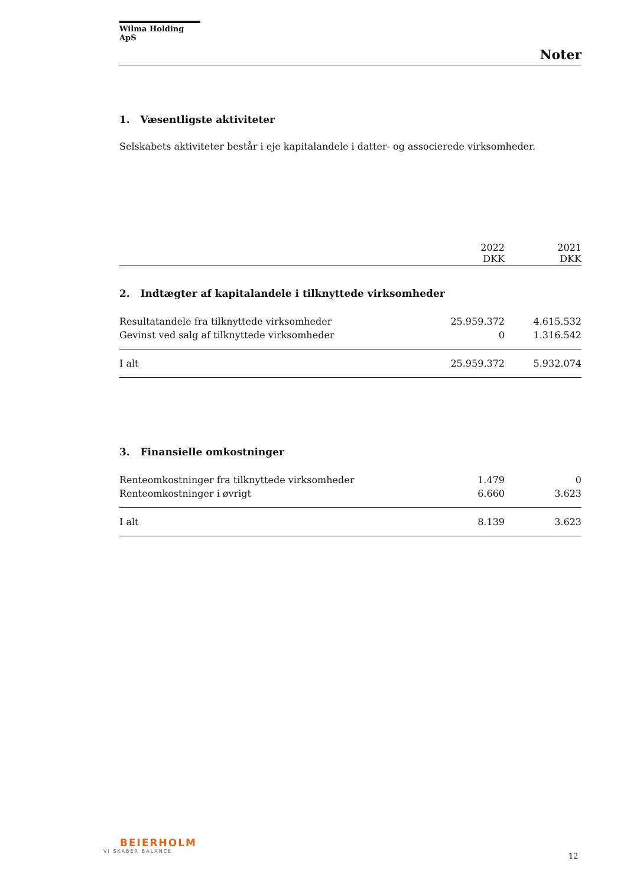Wilma Holding ApS
Noter
1. Væsentligste aktiviteter
Selskabets aktiviteter består i eje kapitalandele i datter- og associerede virksomheder.
| | 2022 DKK | 2021 DKK |
2. Indtægter af kapitalandele i tilknyttede virksomheder
| Resultatandele fra tilknyttede virksomheder | 25.959.372 | 4.615.532 |
| Gevinst ved salg af tilknyttede virksomheder | 0 | 1.316.542 |
| I alt | 25.959.372 | 5.932.074 |
3. Finansielle omkostninger
| Renteomkostninger fra tilknyttede virksomheder | 1.479 | 0 |
| Renteomkostninger i øvrigt | 6.660 | 3.623 |
| I alt | 8.139 | 3.623 |
BEIERHOLM
VI SKABER BALANCE
12